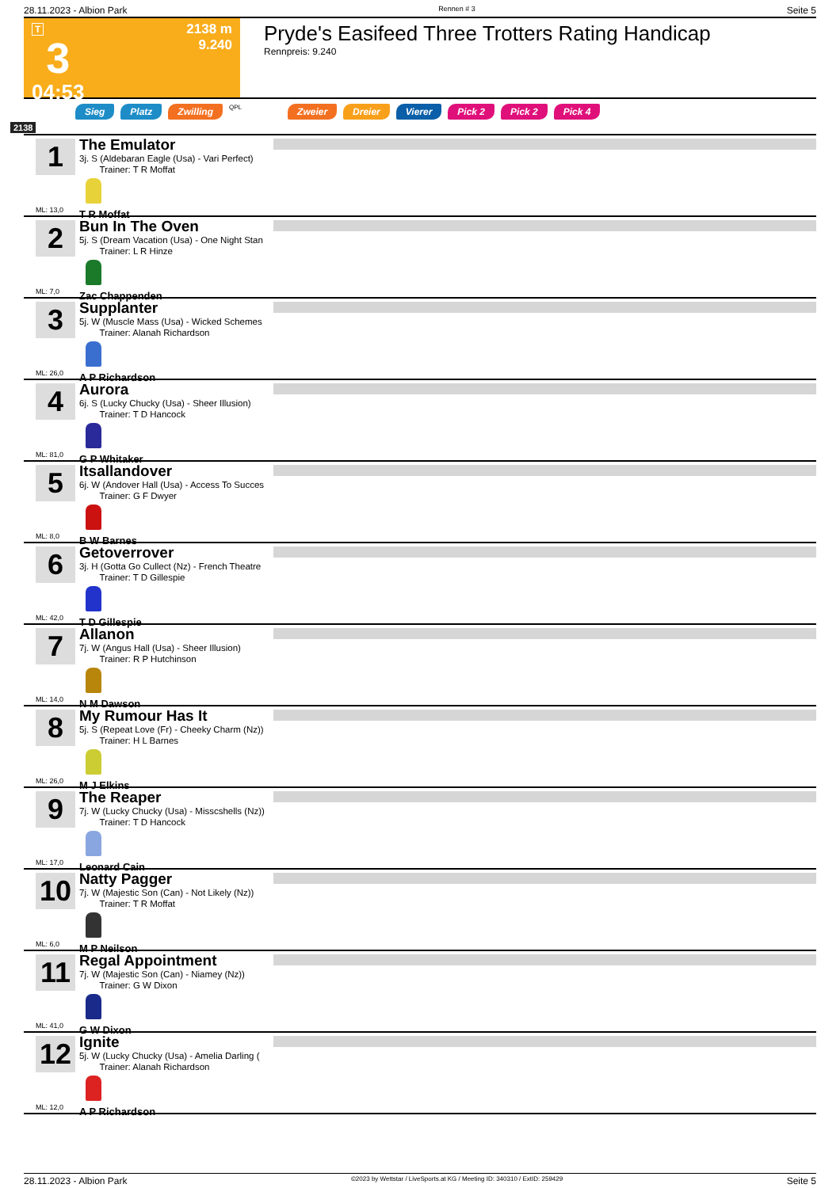28.11.2023 - Albion Park Rennen # 3 Seite 5
T
3
04:53
2138 m
9.240
Pryde's Easifeed Three Trotters Rating Handicap
Rennpreis: 9.240
Sieg Platz Zwilling QPL Zweier Dreier Vierer Pick 2 Pick 2 Pick 4
2138
1
ML: 13,0
The Emulator
3j. S (Aldebaran Eagle (Usa) - Vari Perfect)
Trainer: T R Moffat
T R Moffat
2
ML: 7,0
Bun In The Oven
5j. S (Dream Vacation (Usa) - One Night Stan
Trainer: L R Hinze
Zac Chappenden
3
ML: 26,0
Supplanter
5j. W (Muscle Mass (Usa) - Wicked Schemes
Trainer: Alanah Richardson
A P Richardson
4
ML: 81,0
Aurora
6j. S (Lucky Chucky (Usa) - Sheer Illusion)
Trainer: T D Hancock
G P Whitaker
5
ML: 8,0
Itsallandover
6j. W (Andover Hall (Usa) - Access To Succes
Trainer: G F Dwyer
B W Barnes
6
ML: 42,0
Getoverrover
3j. H (Gotta Go Cullect (Nz) - French Theatre
Trainer: T D Gillespie
T D Gillespie
7
ML: 14,0
Allanon
7j. W (Angus Hall (Usa) - Sheer Illusion)
Trainer: R P Hutchinson
N M Dawson
8
ML: 26,0
My Rumour Has It
5j. S (Repeat Love (Fr) - Cheeky Charm (Nz))
Trainer: H L Barnes
M J Elkins
9
ML: 17,0
The Reaper
7j. W (Lucky Chucky (Usa) - Misscshells (Nz))
Trainer: T D Hancock
Leonard Cain
10
ML: 6,0
Natty Pagger
7j. W (Majestic Son (Can) - Not Likely (Nz))
Trainer: T R Moffat
M P Neilson
11
ML: 41,0
Regal Appointment
7j. W (Majestic Son (Can) - Niamey (Nz))
Trainer: G W Dixon
G W Dixon
12
ML: 12,0
Ignite
5j. W (Lucky Chucky (Usa) - Amelia Darling (
Trainer: Alanah Richardson
A P Richardson
28.11.2023 - Albion Park ©2023 by Wettstar / LiveSports.at KG / Meeting ID: 340310 / ExtID: 259429 Seite 5